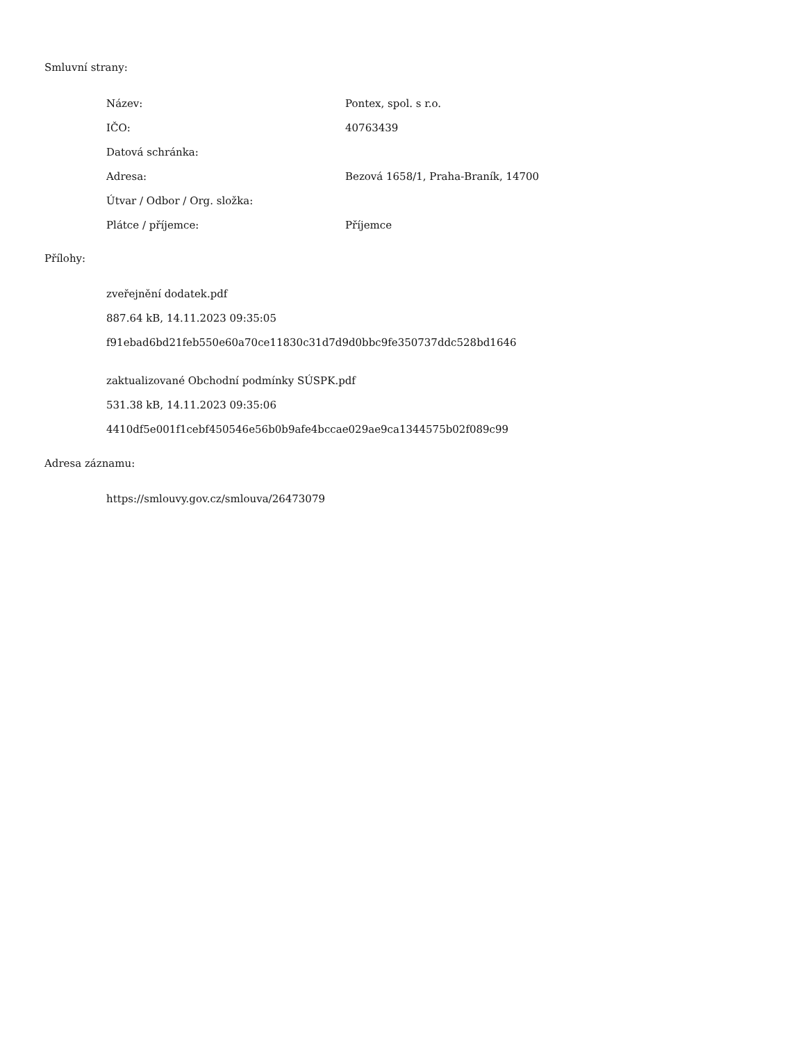Smluvní strany:
| Název: | Pontex, spol. s r.o. |
| IČO: | 40763439 |
| Datová schránka: | |
| Adresa: | Bezová 1658/1, Praha-Braník, 14700 |
| Útvar / Odbor / Org. složka: | |
| Plátce / příjemce: | Příjemce |
Přílohy:
zveřejnění dodatek.pdf
887.64 kB, 14.11.2023 09:35:05
f91ebad6bd21feb550e60a70ce11830c31d7d9d0bbc9fe350737ddc528bd1646
zaktualizované Obchodní podmínky SÚSPK.pdf
531.38 kB, 14.11.2023 09:35:06
4410df5e001f1cebf450546e56b0b9afe4bccae029ae9ca1344575b02f089c99
Adresa záznamu:
https://smlouvy.gov.cz/smlouva/26473079